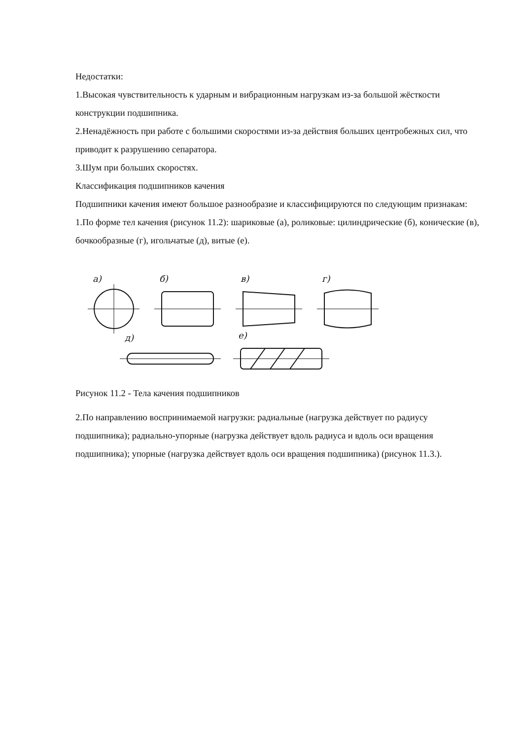Недостатки:
1.Высокая чувствительность к ударным и вибрационным нагрузкам из-за большой жёсткости конструкции подшипника.
2.Ненадёжность при работе с большими скоростями из-за действия больших центробежных сил, что приводит к разрушению сепаратора.
3.Шум при больших скоростях.
Классификация подшипников качения
Подшипники качения имеют большое разнообразие и классифицируются по следующим признакам:
1.По форме тел качения (рисунок 11.2): шариковые (а), роликовые: цилиндрические (б), конические (в), бочкообразные (г), игольчатые (д), витые (е).
а)
б)
в)
г)
д)
е)
Рисунок 11.2 - Тела качения подшипников
2.По направлению воспринимаемой нагрузки: радиальные (нагрузка действует по радиусу подшипника); радиально-упорные (нагрузка действует вдоль радиуса и вдоль оси вращения подшипника); упорные (нагрузка действует вдоль оси вращения подшипника) (рисунок 11.3.).